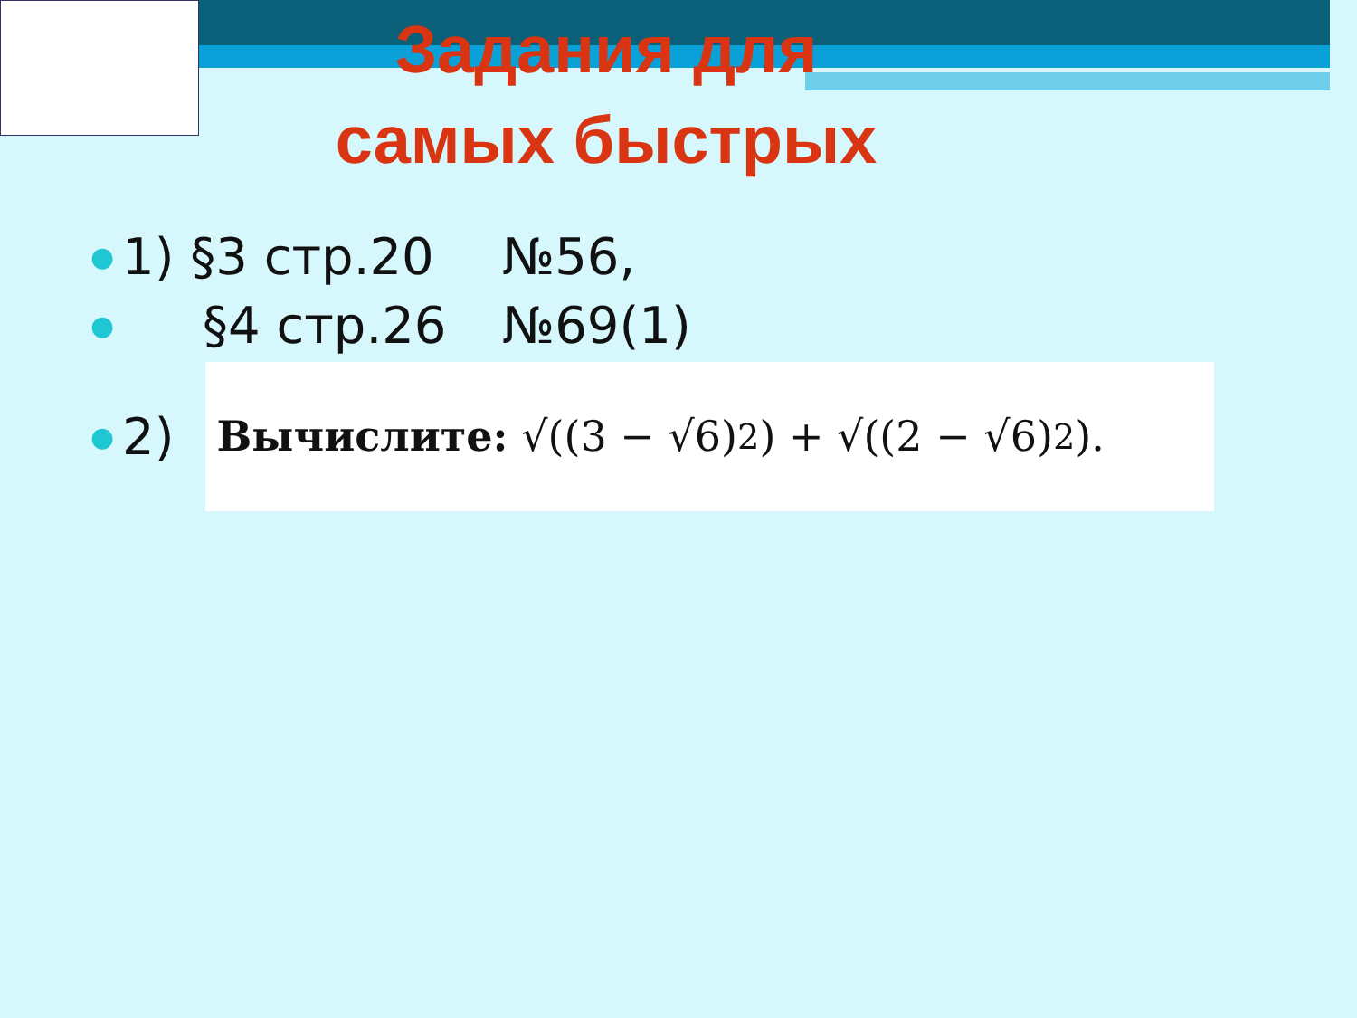Задания для
самых быстрых
● 1) §3 стр.20 №56,
● §4 стр.26 №69(1)
● 2)
Вычислите: √((3 − √6)<sup>2</sup>) + √((2 − √6)<sup>2</sup>).